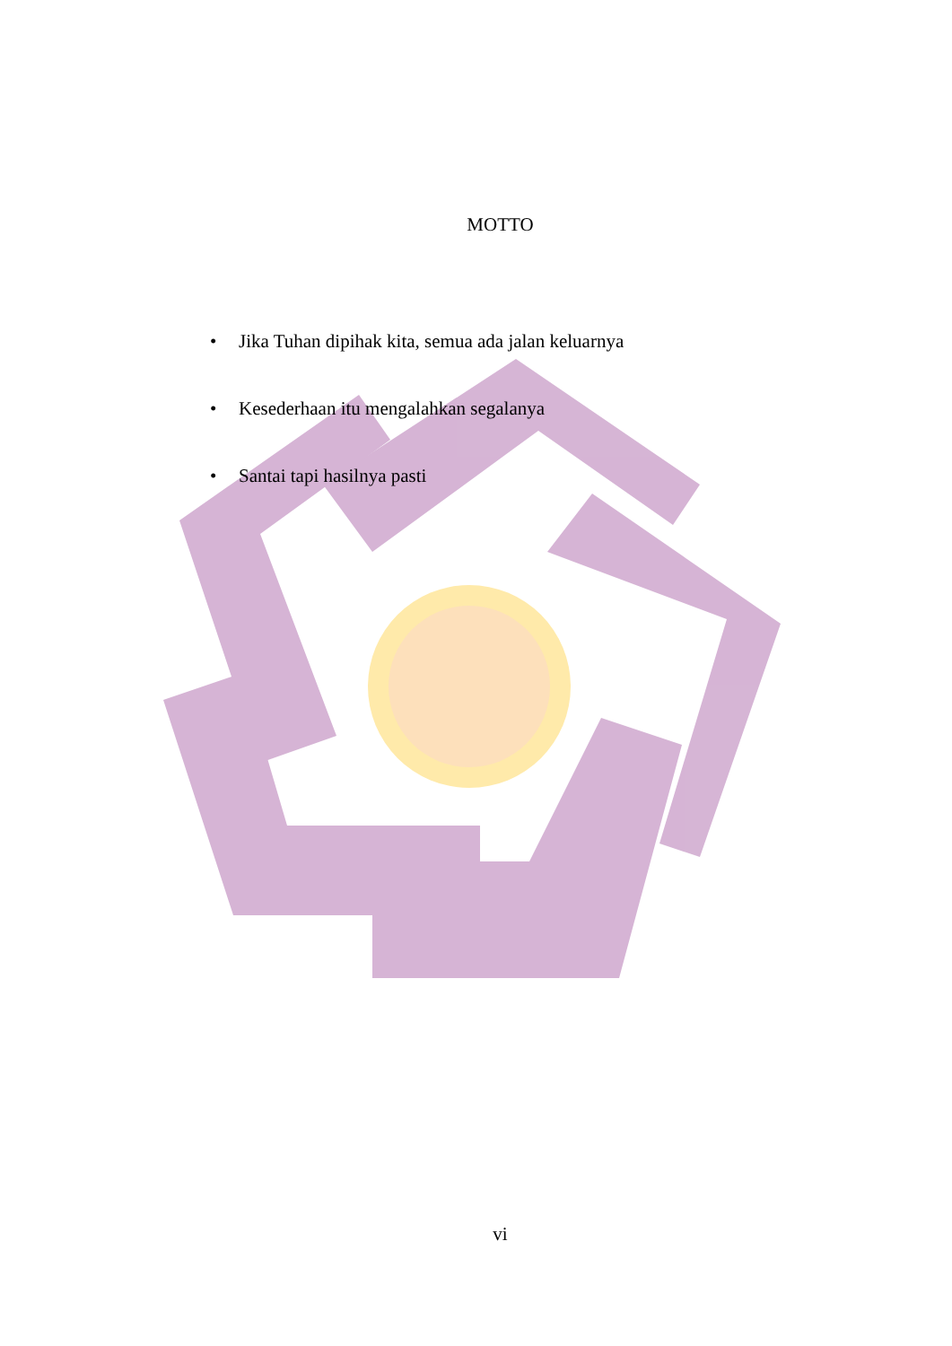MOTTO
• Jika Tuhan dipihak kita, semua ada jalan keluarnya
• Kesederhaan itu mengalahkan segalanya
• Santai tapi hasilnya pasti
vi